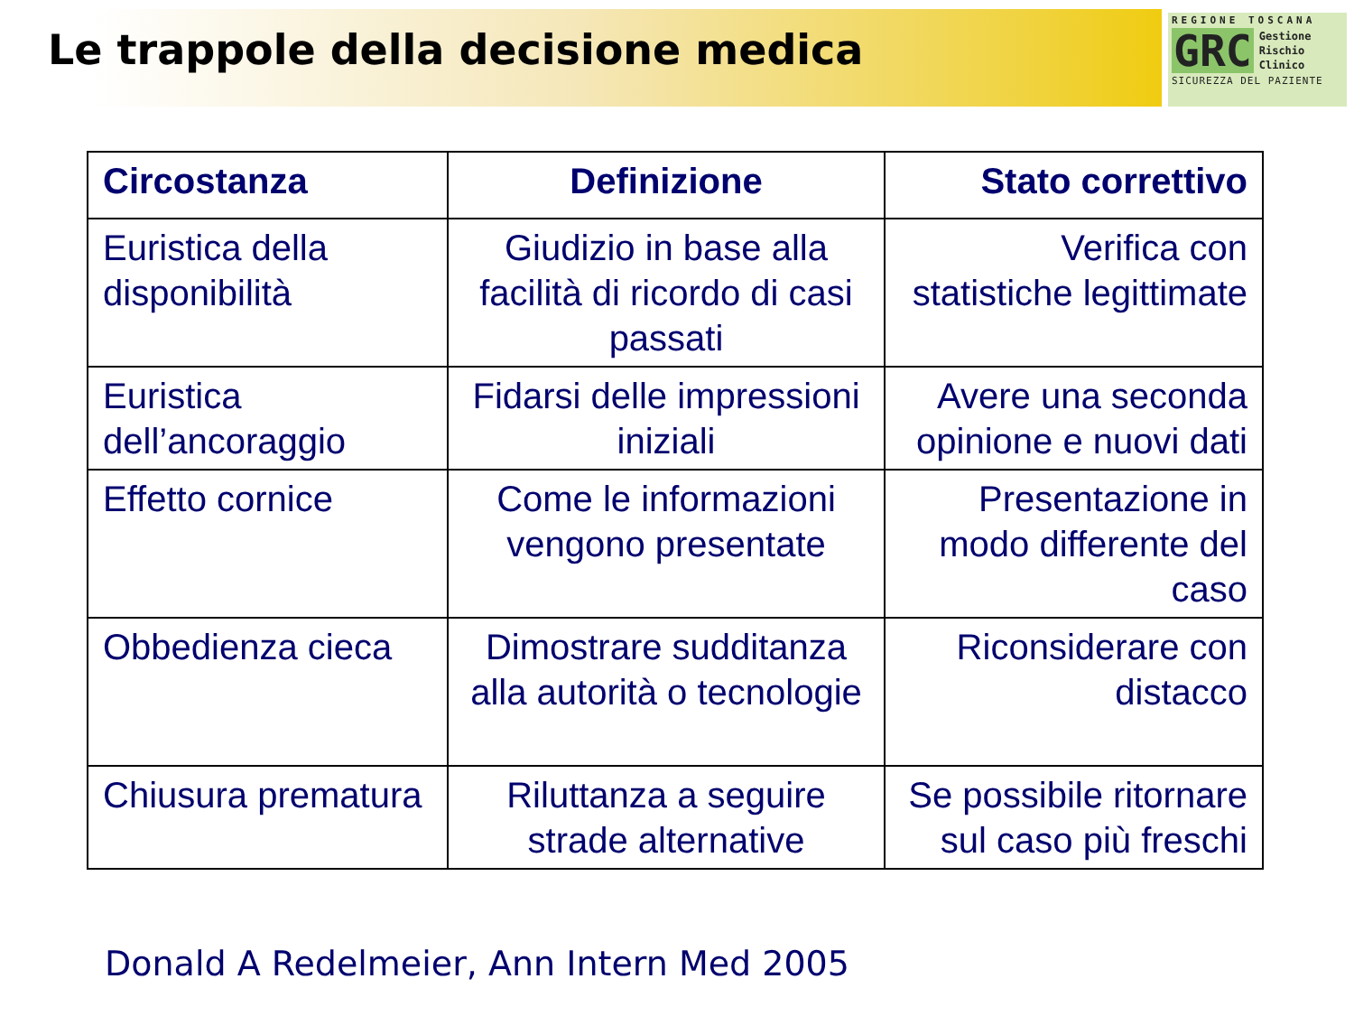Le trappole della decisione medica
REGIONE TOSCANA
GRC Gestione
Rischio
Clinico
SICUREZZA DEL PAZIENTE
| Circostanza | Definizione | Stato correttivo |
| --- | --- | --- |
| Euristica della disponibilità | Giudizio in base alla facilità di ricordo di casi passati | Verifica con statistiche legittimate |
| Euristica dell’ancoraggio | Fidarsi delle impressioni iniziali | Avere una seconda opinione e nuovi dati |
| Effetto cornice | Come le informazioni vengono presentate | Presentazione in modo differente del caso |
| Obbedienza cieca | Dimostrare sudditanza alla autorità o tecnologie | Riconsiderare con distacco |
| Chiusura prematura | Riluttanza a seguire strade alternative | Se possibile ritornare sul caso più freschi |
Donald A Redelmeier, Ann Intern Med 2005